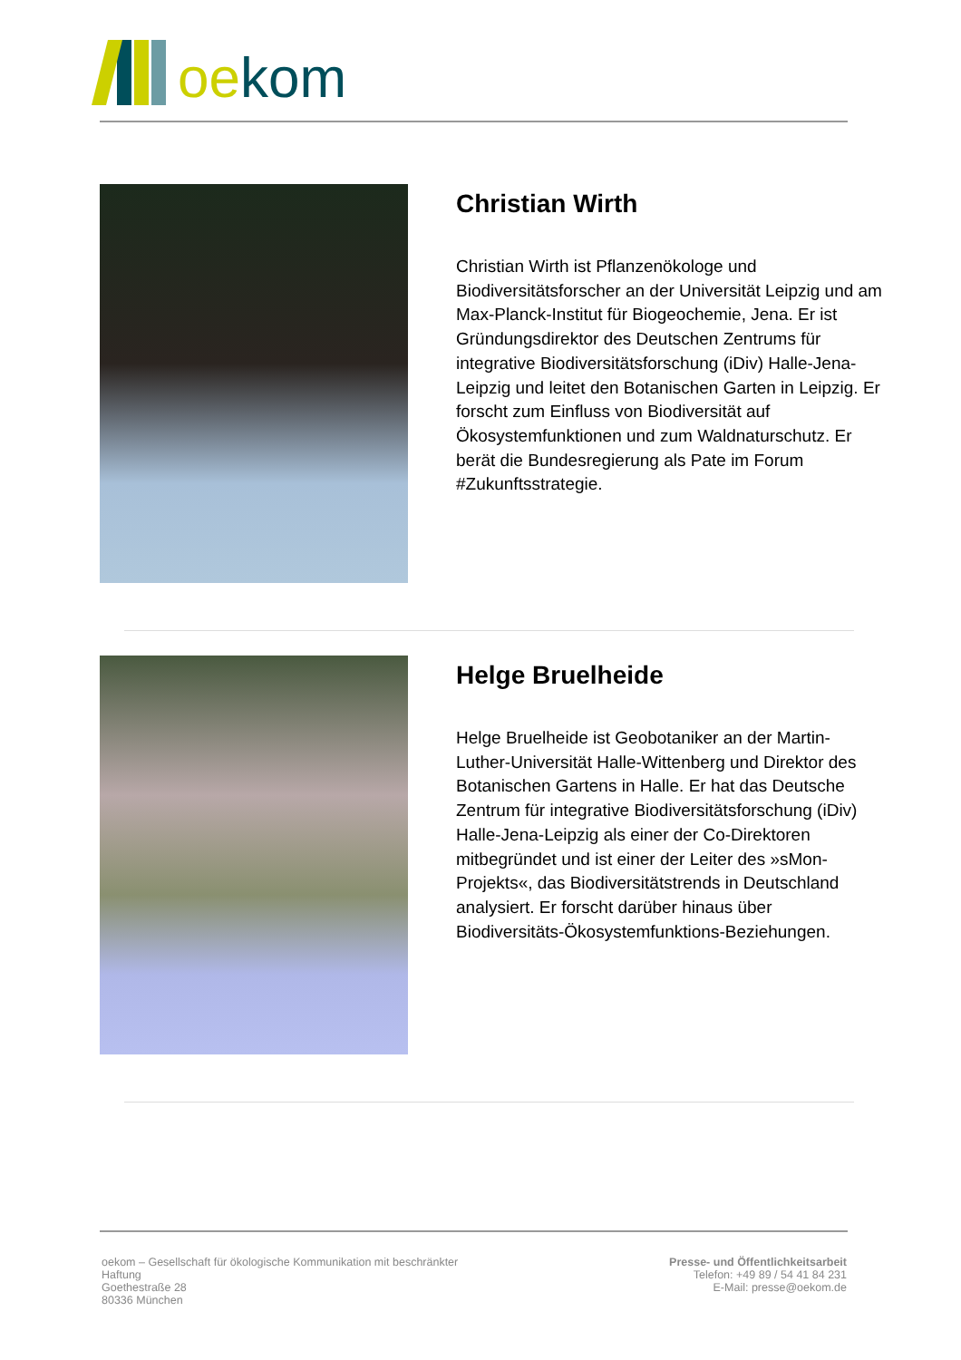oekom
Christian Wirth
Christian Wirth ist Pflanzenökologe und Biodiversitätsforscher an der Universität Leipzig und am Max-Planck-Institut für Biogeochemie, Jena. Er ist Gründungsdirektor des Deutschen Zentrums für integrative Biodiversitätsforschung (iDiv) Halle-Jena-Leipzig und leitet den Botanischen Garten in Leipzig. Er forscht zum Einfluss von Biodiversität auf Ökosystemfunktionen und zum Waldnaturschutz. Er berät die Bundesregierung als Pate im Forum #Zukunftsstrategie.
Helge Bruelheide
Helge Bruelheide ist Geobotaniker an der Martin-Luther-Universität Halle-Wittenberg und Direktor des Botanischen Gartens in Halle. Er hat das Deutsche Zentrum für integrative Biodiversitätsforschung (iDiv) Halle-Jena-Leipzig als einer der Co-Direktoren mitbegründet und ist einer der Leiter des »sMon-Projekts«, das Biodiversitätstrends in Deutschland analysiert. Er forscht darüber hinaus über Biodiversitäts-Ökosystemfunktions-Beziehungen.
oekom – Gesellschaft für ökologische Kommunikation mit beschränkter Haftung
Goethestraße 28
80336 München
Presse- und Öffentlichkeitsarbeit
Telefon: +49 89 / 54 41 84 231
E-Mail: presse@oekom.de